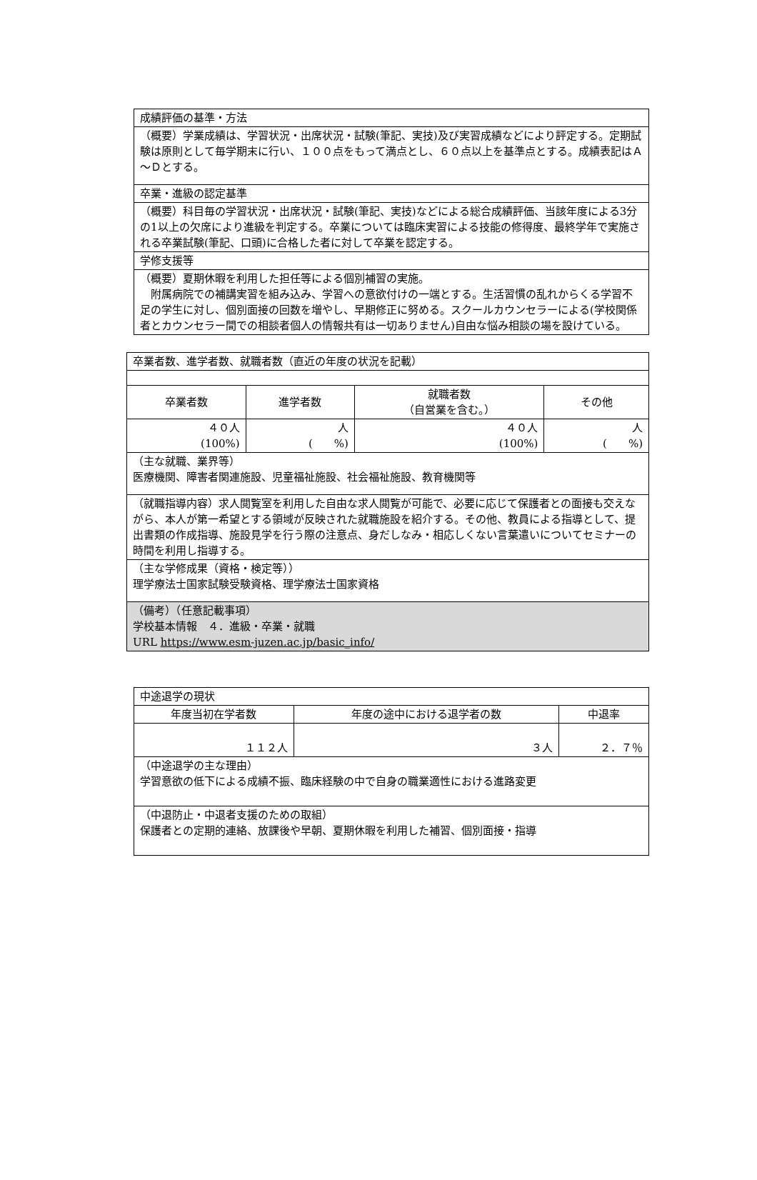| 成績評価の基準・方法 |
| （概要）学業成績は、学習状況・出席状況・試験(筆記、実技)及び実習成績などにより評定する。定期試験は原則として毎学期末に行い、１００点をもって満点とし、６０点以上を基準点とする。成績表記はＡ～Ｄとする。 |
| 卒業・進級の認定基準 |
| （概要）科目毎の学習状況・出席状況・試験(筆記、実技)などによる総合成績評価、当該年度による3分の1以上の欠席により進級を判定する。卒業については臨床実習による技能の修得度、最終学年で実施される卒業試験(筆記、口頭)に合格した者に対して卒業を認定する。 |
| 学修支援等 |
| （概要）夏期休暇を利用した担任等による個別補習の実施。 附属病院での補講実習を組み込み、学習への意欲付けの一端とする。生活習慣の乱れからくる学習不足の学生に対し、個別面接の回数を増やし、早期修正に努める。スクールカウンセラーによる(学校関係者とカウンセラー間での相談者個人の情報共有は一切ありません)自由な悩み相談の場を設けている。 |
| 卒業者数、進学者数、就職者数（直近の年度の状況を記載） | | | |
| 卒業者数 | 進学者数 | 就職者数 （自営業を含む。） | その他 |
| ４０人 (100%) | 人 ( %) | ４０人 (100%) | 人 ( %) |
| （主な就職、業界等） 医療機関、障害者関連施設、児童福祉施設、社会福祉施設、教育機関等 | | | |
| （就職指導内容）求人閲覧室を利用した自由な求人閲覧が可能で、必要に応じて保護者との面接も交えながら、本人が第一希望とする領域が反映された就職施設を紹介する。その他、教員による指導として、提出書類の作成指導、施設見学を行う際の注意点、身だしなみ・相応しくない言葉遣いについてセミナーの時間を利用し指導する。 | | | |
| （主な学修成果（資格・検定等）） 理学療法士国家試験受験資格、理学療法士国家資格 | | | |
| （備考）（任意記載事項） 学校基本情報 ４．進級・卒業・就職 URL https://www.esm-juzen.ac.jp/basic_info/ | | | |
| 中途退学の現状 | | |
| 年度当初在学者数 | 年度の途中における退学者の数 | 中退率 |
| １１２人 | ３人 | ２．７％ |
| （中途退学の主な理由） 学習意欲の低下による成績不振、臨床経験の中で自身の職業適性における進路変更 | | |
| （中退防止・中退者支援のための取組） 保護者との定期的連絡、放課後や早朝、夏期休暇を利用した補習、個別面接・指導 | | |